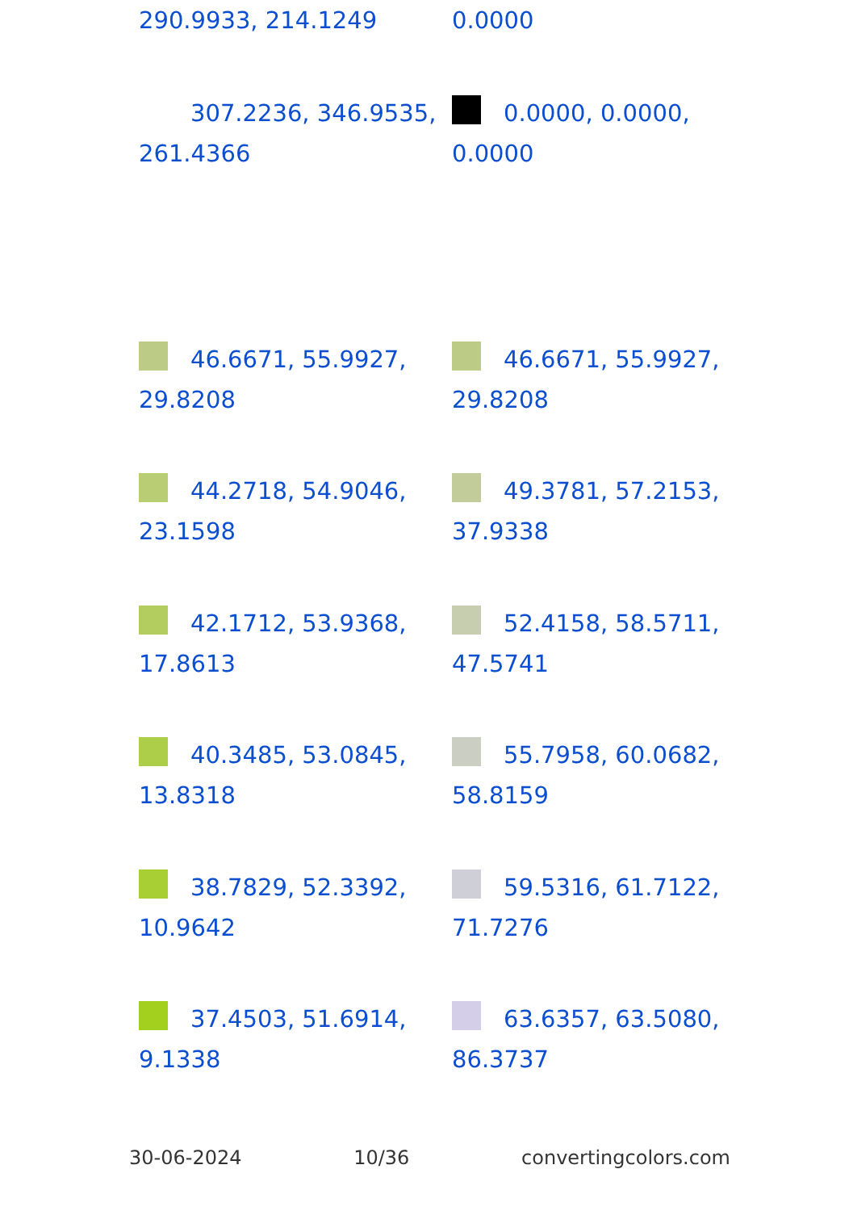290.9933, 214.1249 0.0000
307.2236, 346.9535, 261.4366
0.0000, 0.0000, 0.0000
46.6671, 55.9927, 29.8208
46.6671, 55.9927, 29.8208
44.2718, 54.9046, 23.1598
49.3781, 57.2153, 37.9338
42.1712, 53.9368, 17.8613
52.4158, 58.5711, 47.5741
40.3485, 53.0845, 13.8318
55.7958, 60.0682, 58.8159
38.7829, 52.3392, 10.9642
59.5316, 61.7122, 71.7276
37.4503, 51.6914, 9.1338
63.6357, 63.5080, 86.3737
30-06-2024 10/36 convertingcolors.com